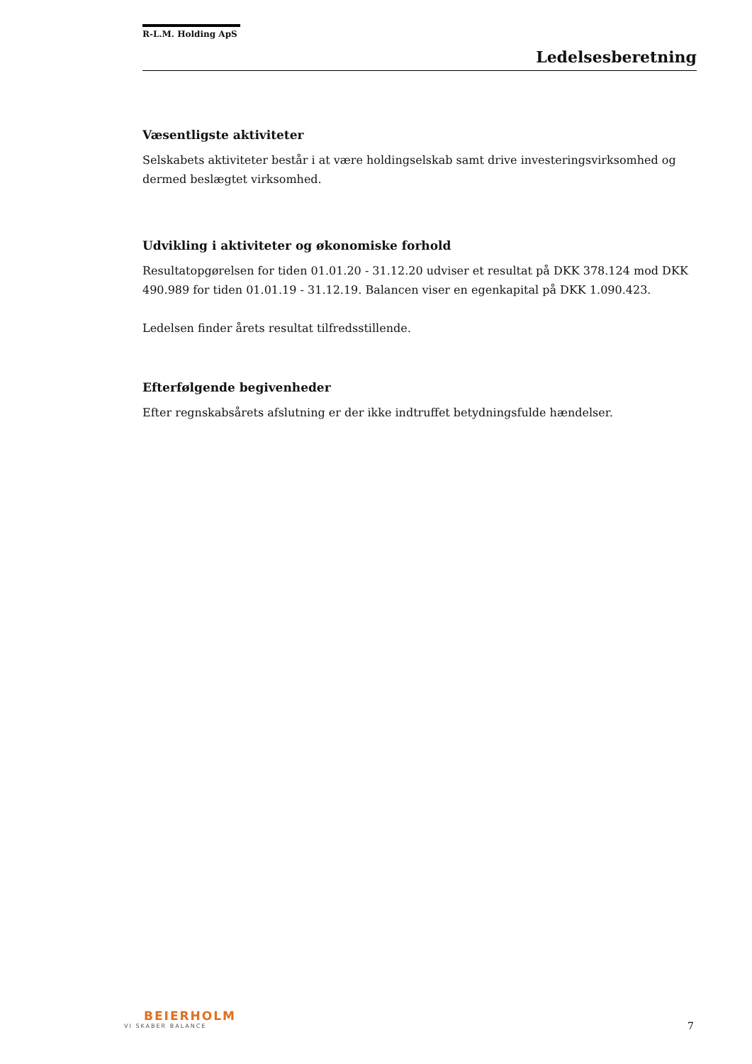R-L.M. Holding ApS
Ledelsesberetning
Væsentligste aktiviteter
Selskabets aktiviteter består i at være holdingselskab samt drive investeringsvirksomhed og dermed beslægtet virksomhed.
Udvikling i aktiviteter og økonomiske forhold
Resultatopgørelsen for tiden 01.01.20 - 31.12.20 udviser et resultat på DKK 378.124 mod DKK 490.989 for tiden 01.01.19 - 31.12.19. Balancen viser en egenkapital på DKK 1.090.423.
Ledelsen finder årets resultat tilfredsstillende.
Efterfølgende begivenheder
Efter regnskabsårets afslutning er der ikke indtruffet betydningsfulde hændelser.
BEIERHOLM
VI SKABER BALANCE
7